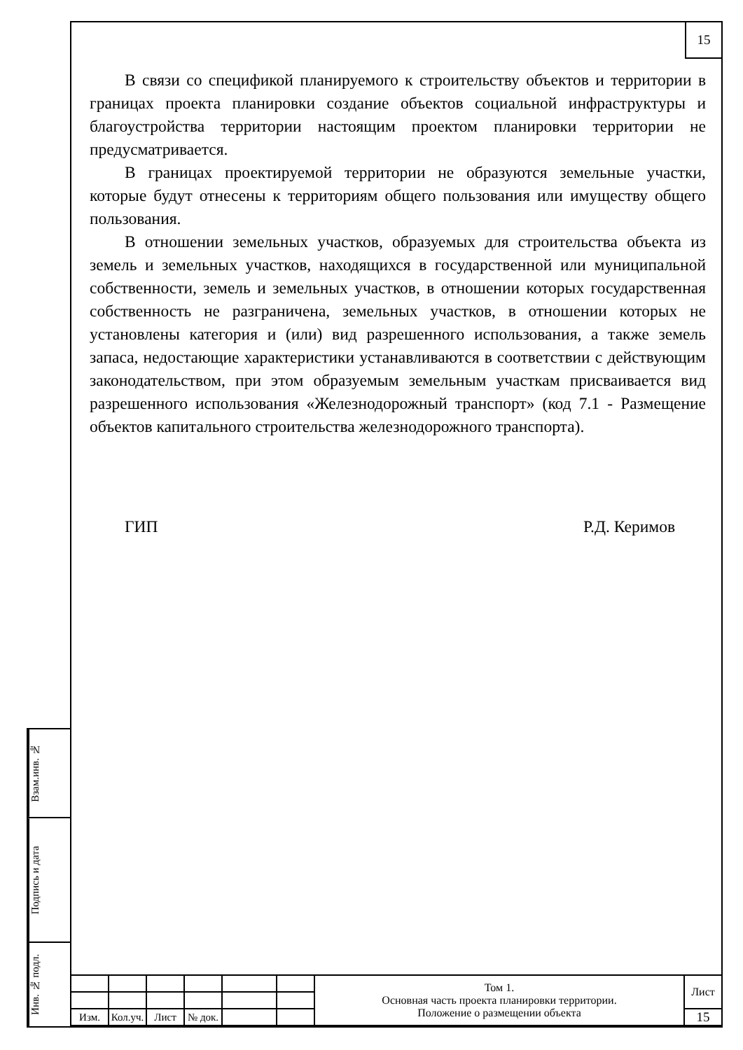15
В связи со спецификой планируемого к строительству объектов и территории в границах проекта планировки создание объектов социальной инфраструктуры и благоустройства территории настоящим проектом планировки территории не предусматривается.
В границах проектируемой территории не образуются земельные участки, которые будут отнесены к территориям общего пользования или имуществу общего пользования.
В отношении земельных участков, образуемых для строительства объекта из земель и земельных участков, находящихся в государственной или муниципальной собственности, земель и земельных участков, в отношении которых государственная собственность не разграничена, земельных участков, в отношении которых не установлены категория и (или) вид разрешенного использования, а также земель запаса, недостающие характеристики устанавливаются в соответствии с действующим законодательством, при этом образуемым земельным участкам присваивается вид разрешенного использования «Железнодорожный транспорт» (код 7.1 - Размещение объектов капитального строительства железнодорожного транспорта).
ГИП Р.Д. Керимов
Взам.инв. №
Подпись и дата
Инв. № подл.
| | | | | | | Том 1. Основная часть проекта планировки территории. Положение о размещении объекта | Лист |
| Изм. | Кол.уч. | Лист | № док. | | | | 15 |